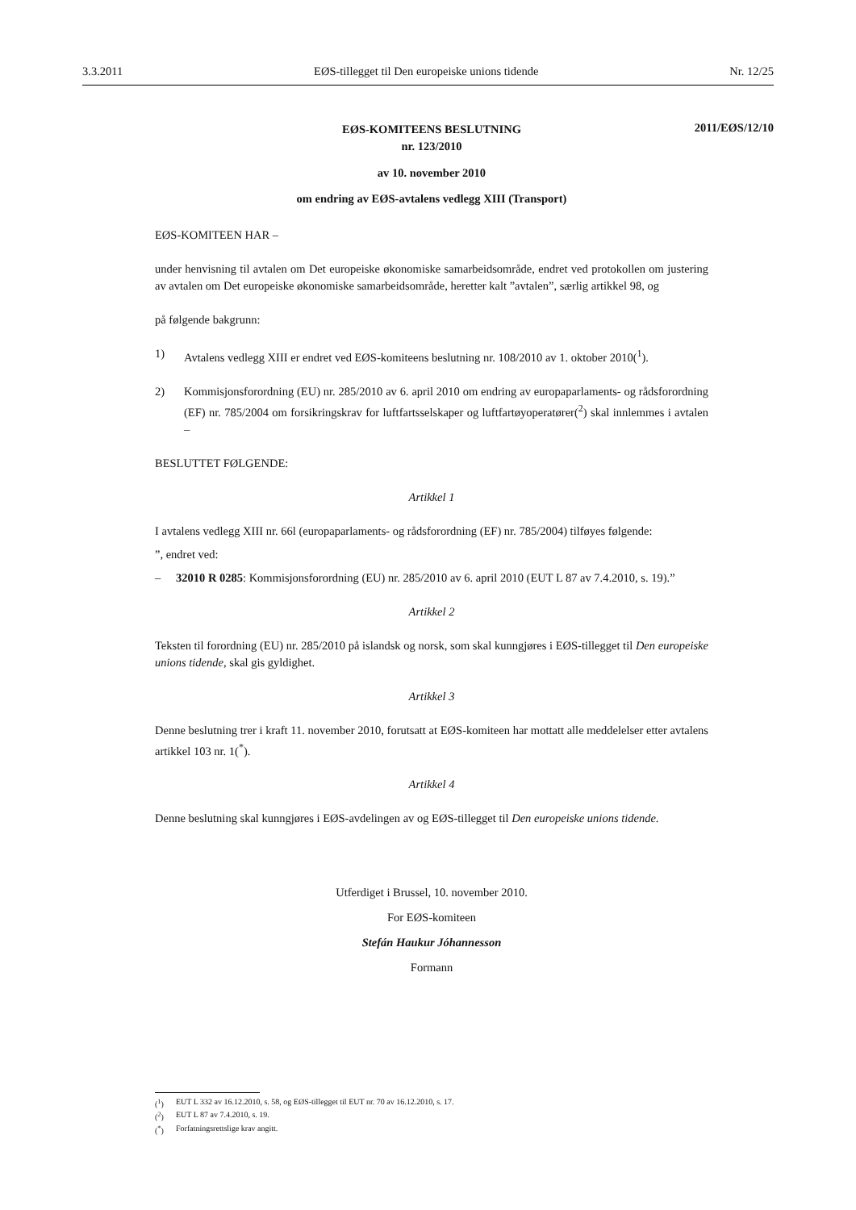3.3.2011 EØS-tillegget til Den europeiske unions tidende Nr. 12/25
2011/EØS/12/10
EØS-KOMITEENS BESLUTNING
nr. 123/2010
av 10. november 2010
om endring av EØS-avtalens vedlegg XIII (Transport)
EØS-KOMITEEN HAR –
under henvisning til avtalen om Det europeiske økonomiske samarbeidsområde, endret ved protokollen om justering av avtalen om Det europeiske økonomiske samarbeidsområde, heretter kalt ”avtalen”, særlig artikkel 98, og
på følgende bakgrunn:
1) Avtalens vedlegg XIII er endret ved EØS-komiteens beslutning nr. 108/2010 av 1. oktober 2010(<sup>1</sup>).
2) Kommisjonsforordning (EU) nr. 285/2010 av 6. april 2010 om endring av europaparlaments- og rådsforordning (EF) nr. 785/2004 om forsikringskrav for luftfartsselskaper og luftfartøyoperatører(<sup>2</sup>) skal innlemmes i avtalen –
BESLUTTET FØLGENDE:
Artikkel 1
I avtalens vedlegg XIII nr. 66l (europaparlaments- og rådsforordning (EF) nr. 785/2004) tilføyes følgende:
”, endret ved:
– 32010 R 0285: Kommisjonsforordning (EU) nr. 285/2010 av 6. april 2010 (EUT L 87 av 7.4.2010, s. 19).”
Artikkel 2
Teksten til forordning (EU) nr. 285/2010 på islandsk og norsk, som skal kunngjøres i EØS-tillegget til Den europeiske unions tidende, skal gis gyldighet.
Artikkel 3
Denne beslutning trer i kraft 11. november 2010, forutsatt at EØS-komiteen har mottatt alle meddelelser etter avtalens artikkel 103 nr. 1(<sup>*</sup>).
Artikkel 4
Denne beslutning skal kunngjøres i EØS-avdelingen av og EØS-tillegget til Den europeiske unions tidende.
Utferdiget i Brussel, 10. november 2010.
For EØS-komiteen
Stefán Haukur Jóhannesson
Formann
(<sup>1</sup>) EUT L 332 av 16.12.2010, s. 58, og EØS-tillegget til EUT nr. 70 av 16.12.2010, s. 17.
(<sup>2</sup>) EUT L 87 av 7.4.2010, s. 19.
(<sup>*</sup>) Forfatningsrettslige krav angitt.